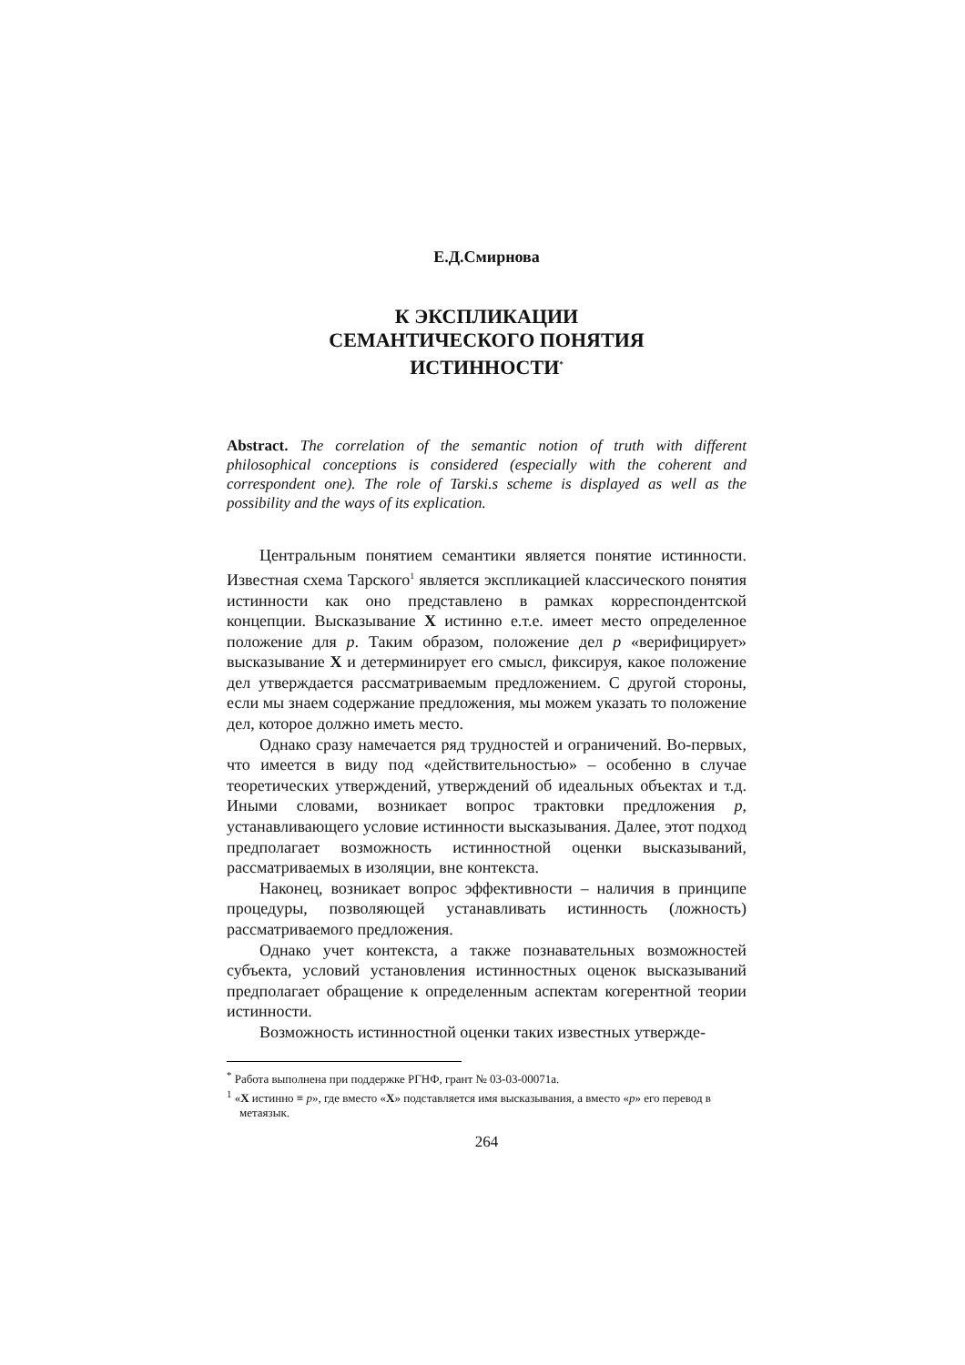Е.Д.Смирнова
К ЭКСПЛИКАЦИИ
СЕМАНТИЧЕСКОГО ПОНЯТИЯ
ИСТИННОСТИ<sup>*</sup>
Abstract. The correlation of the semantic notion of truth with different philosophical conceptions is considered (especially with the coherent and correspondent one). The role of Tarski.s scheme is displayed as well as the possibility and the ways of its explication.
Центральным понятием семантики является понятие истинности. Известная схема Тарского<sup>1</sup> является экспликацией классического понятия истинности как оно представлено в рамках корреспондентской концепции. Высказывание X истинно е.т.е. имеет место определенное положение для p. Таким образом, положение дел p «верифицирует» высказывание X и детерминирует его смысл, фиксируя, какое положение дел утверждается рассматриваемым предложением. С другой стороны, если мы знаем содержание предложения, мы можем указать то положение дел, которое должно иметь место.
Однако сразу намечается ряд трудностей и ограничений. Во-первых, что имеется в виду под «действительностью» – особенно в случае теоретических утверждений, утверждений об идеальных объектах и т.д. Иными словами, возникает вопрос трактовки предложения p, устанавливающего условие истинности высказывания. Далее, этот подход предполагает возможность истинностной оценки высказываний, рассматриваемых в изоляции, вне контекста.
Наконец, возникает вопрос эффективности – наличия в принципе процедуры, позволяющей устанавливать истинность (ложность) рассматриваемого предложения.
Однако учет контекста, а также познавательных возможностей субъекта, условий установления истинностных оценок высказываний предполагает обращение к определенным аспектам когерентной теории истинности.
Возможность истинностной оценки таких известных утвержде-
<sup>*</sup> Работа выполнена при поддержке РГНФ, грант № 03-03-00071а.
<sup>1</sup> «X истинно ≡ p», где вместо «X» подставляется имя высказывания, а вместо «p» его перевод в метаязык.
264